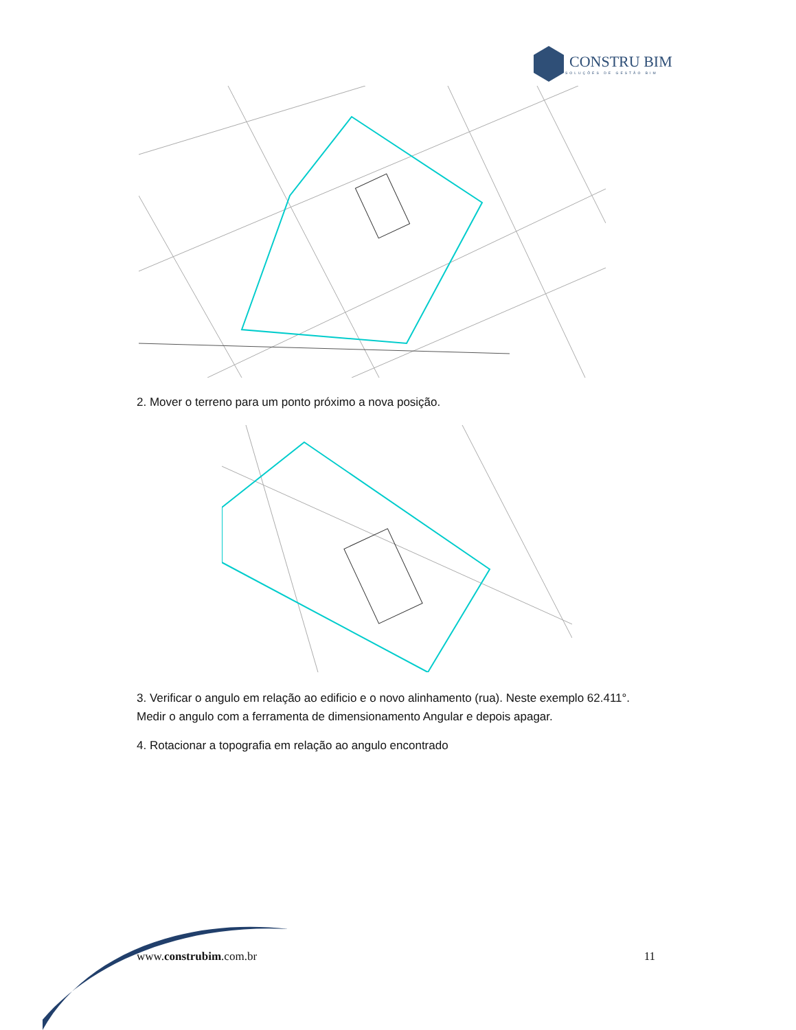CONSTRU BIM
SOLUÇÕES DE GESTÃO BIM
2. Mover o terreno para um ponto próximo a nova posição.
3. Verificar o angulo em relação ao edificio e o novo alinhamento (rua). Neste exemplo 62.411°. Medir o angulo com a ferramenta de dimensionamento Angular e depois apagar.
4. Rotacionar a topografia em relação ao angulo encontrado
www.construbim.com.br 11